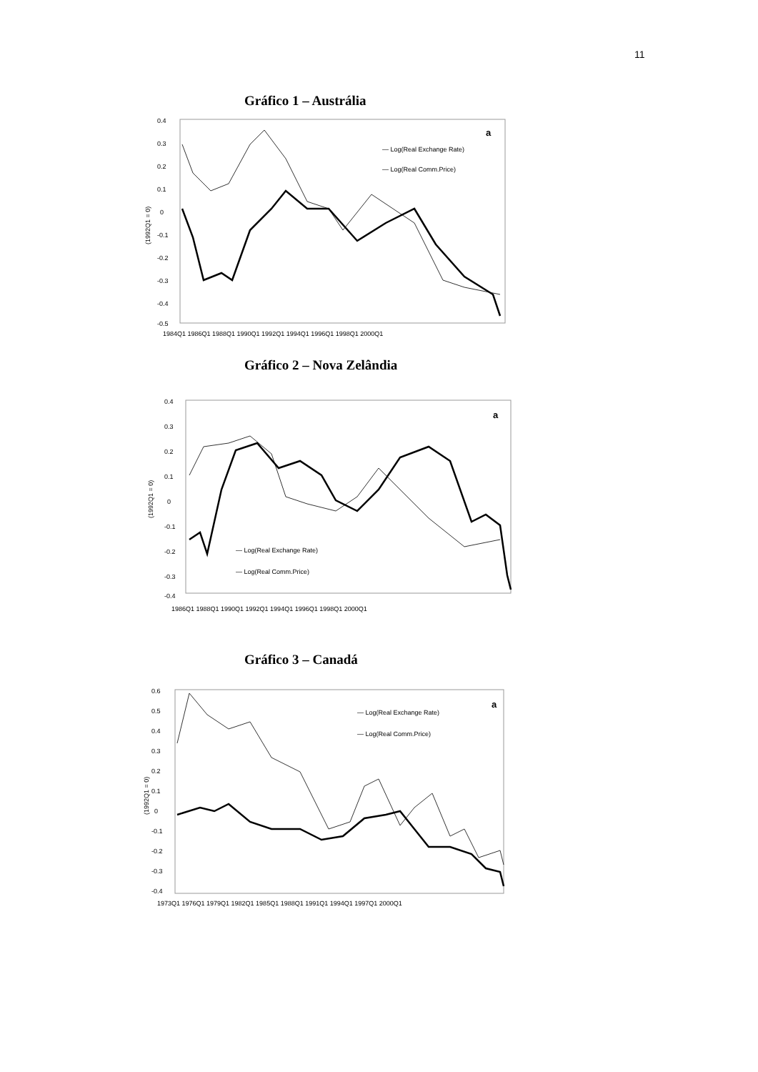11
Gráfico 1 – Austrália
0.4
0.3
0.2
0.1
0
-0.1
-0.2
-0.3
-0.4
-0.5
(1992Q1 = 0)
a
— Log(Real Exchange Rate)
— Log(Real Comm.Price)
1984Q1 1986Q1 1988Q1 1990Q1 1992Q1 1994Q1 1996Q1 1998Q1 2000Q1
Gráfico 2 – Nova Zelândia
0.4
0.3
0.2
0.1
0
-0.1
-0.2
-0.3
-0.4
(1992Q1 = 0)
a
— Log(Real Exchange Rate)
— Log(Real Comm.Price)
1986Q1 1988Q1 1990Q1 1992Q1 1994Q1 1996Q1 1998Q1 2000Q1
Gráfico 3 – Canadá
0.6
0.5
0.4
0.3
0.2
0.1
0
-0.1
-0.2
-0.3
-0.4
(1992Q1 = 0)
a
— Log(Real Exchange Rate)
— Log(Real Comm.Price)
1973Q1 1976Q1 1979Q1 1982Q1 1985Q1 1988Q1 1991Q1 1994Q1 1997Q1 2000Q1